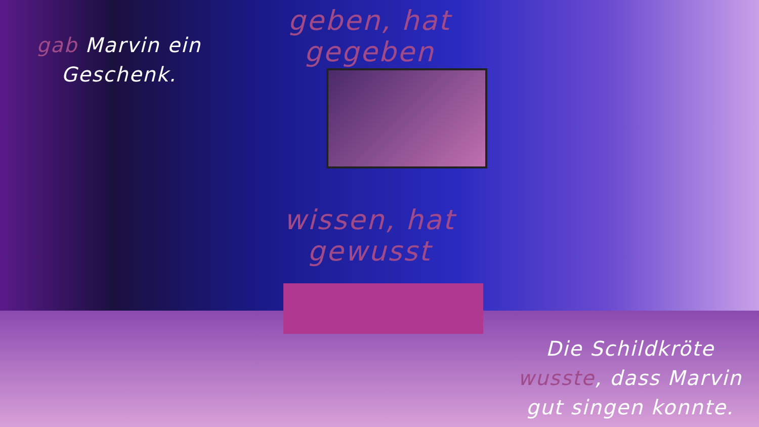gab Marvin ein Geschenk.
geben, hat gegeben
wissen, hat gewusst
Die Schildkröte wusste, dass Marvin gut singen konnte.